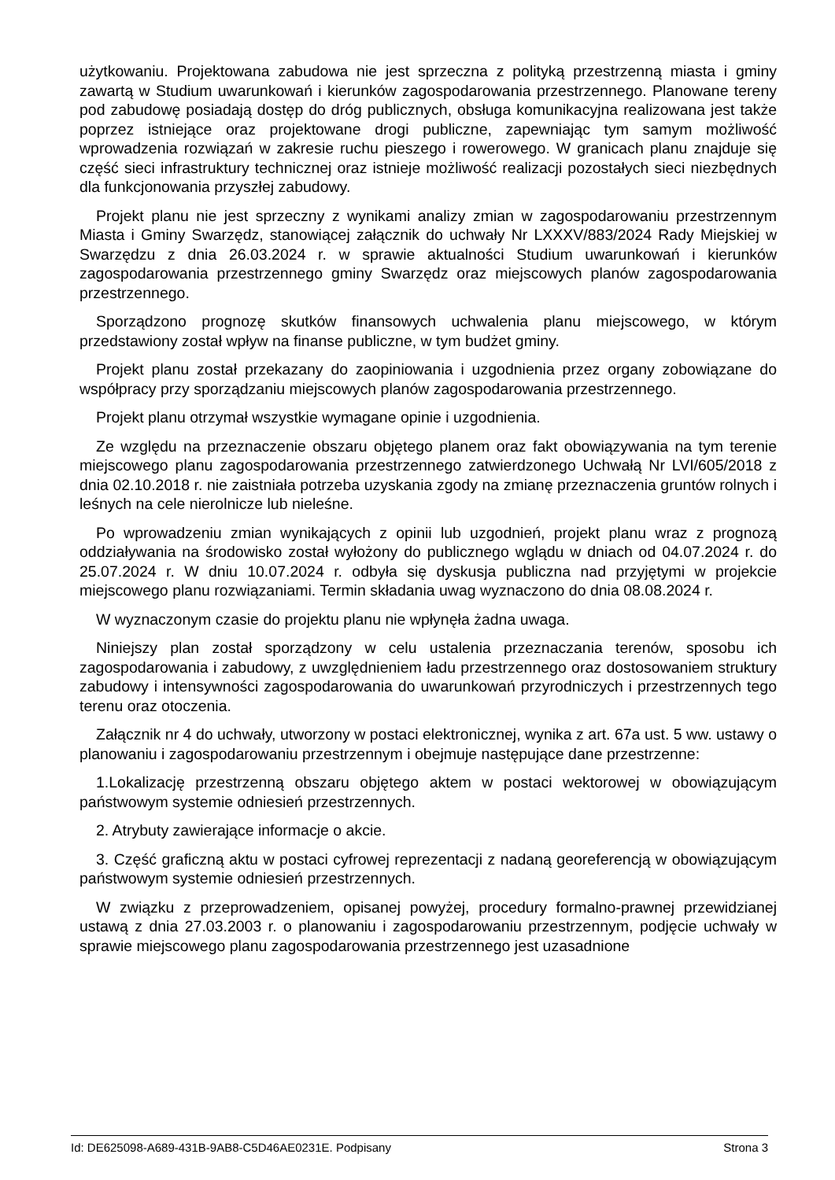użytkowaniu. Projektowana zabudowa nie jest sprzeczna z polityką przestrzenną miasta i gminy zawartą w Studium uwarunkowań i kierunków zagospodarowania przestrzennego. Planowane tereny pod zabudowę posiadają dostęp do dróg publicznych, obsługa komunikacyjna realizowana jest także poprzez istniejące oraz projektowane drogi publiczne, zapewniając tym samym możliwość wprowadzenia rozwiązań w zakresie ruchu pieszego i rowerowego. W granicach planu znajduje się część sieci infrastruktury technicznej oraz istnieje możliwość realizacji pozostałych sieci niezbędnych dla funkcjonowania przyszłej zabudowy.
Projekt planu nie jest sprzeczny z wynikami analizy zmian w zagospodarowaniu przestrzennym Miasta i Gminy Swarzędz, stanowiącej załącznik do uchwały Nr LXXXV/883/2024 Rady Miejskiej w Swarzędzu z dnia 26.03.2024 r. w sprawie aktualności Studium uwarunkowań i kierunków zagospodarowania przestrzennego gminy Swarzędz oraz miejscowych planów zagospodarowania przestrzennego.
Sporządzono prognozę skutków finansowych uchwalenia planu miejscowego, w którym przedstawiony został wpływ na finanse publiczne, w tym budżet gminy.
Projekt planu został przekazany do zaopiniowania i uzgodnienia przez organy zobowiązane do współpracy przy sporządzaniu miejscowych planów zagospodarowania przestrzennego.
Projekt planu otrzymał wszystkie wymagane opinie i uzgodnienia.
Ze względu na przeznaczenie obszaru objętego planem oraz fakt obowiązywania na tym terenie miejscowego planu zagospodarowania przestrzennego zatwierdzonego Uchwałą Nr LVI/605/2018 z dnia 02.10.2018 r. nie zaistniała potrzeba uzyskania zgody na zmianę przeznaczenia gruntów rolnych i leśnych na cele nierolnicze lub nieleśne.
Po wprowadzeniu zmian wynikających z opinii lub uzgodnień, projekt planu wraz z prognozą oddziaływania na środowisko został wyłożony do publicznego wglądu w dniach od 04.07.2024 r. do 25.07.2024 r. W dniu 10.07.2024 r. odbyła się dyskusja publiczna nad przyjętymi w projekcie miejscowego planu rozwiązaniami. Termin składania uwag wyznaczono do dnia 08.08.2024 r.
W wyznaczonym czasie do projektu planu nie wpłynęła żadna uwaga.
Niniejszy plan został sporządzony w celu ustalenia przeznaczania terenów, sposobu ich zagospodarowania i zabudowy, z uwzględnieniem ładu przestrzennego oraz dostosowaniem struktury zabudowy i intensywności zagospodarowania do uwarunkowań przyrodniczych i przestrzennych tego terenu oraz otoczenia.
Załącznik nr 4 do uchwały, utworzony w postaci elektronicznej, wynika z art. 67a ust. 5 ww. ustawy o planowaniu i zagospodarowaniu przestrzennym i obejmuje następujące dane przestrzenne:
1.Lokalizację przestrzenną obszaru objętego aktem w postaci wektorowej w obowiązującym państwowym systemie odniesień przestrzennych.
2. Atrybuty zawierające informacje o akcie.
3. Część graficzną aktu w postaci cyfrowej reprezentacji z nadaną georeferencją w obowiązującym państwowym systemie odniesień przestrzennych.
W związku z przeprowadzeniem, opisanej powyżej, procedury formalno-prawnej przewidzianej ustawą z dnia 27.03.2003 r. o planowaniu i zagospodarowaniu przestrzennym, podjęcie uchwały w sprawie miejscowego planu zagospodarowania przestrzennego jest uzasadnione
Id: DE625098-A689-431B-9AB8-C5D46AE0231E. Podpisany Strona 3